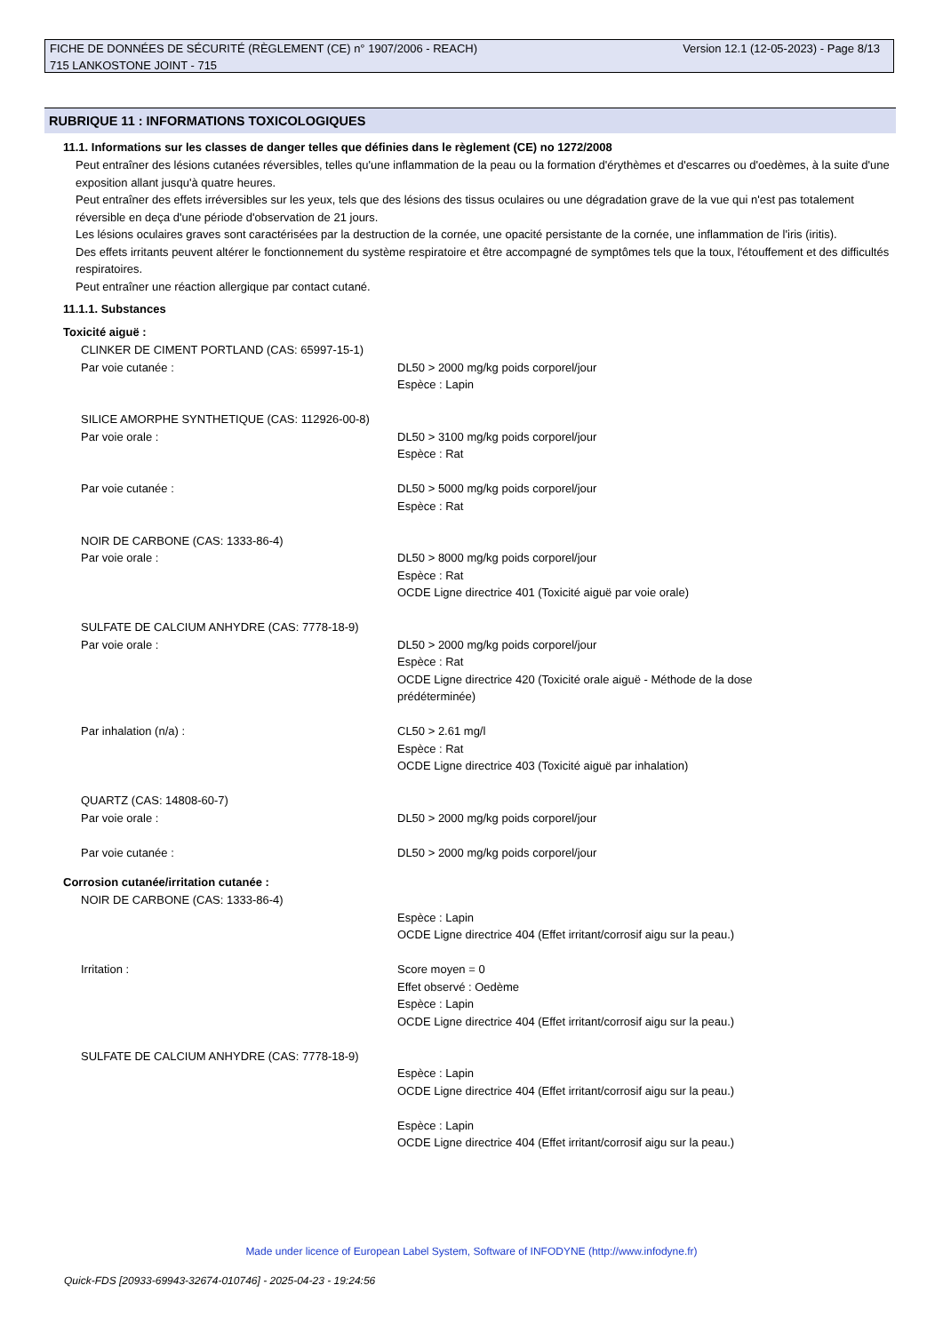Version 12.1 (12-05-2023) - Page 8/13 FICHE DE DONNÉES DE SÉCURITÉ (RÈGLEMENT (CE) n° 1907/2006 - REACH)
715 LANKOSTONE JOINT - 715
RUBRIQUE 11 : INFORMATIONS TOXICOLOGIQUES
11.1. Informations sur les classes de danger telles que définies dans le règlement (CE) no 1272/2008
Peut entraîner des lésions cutanées réversibles, telles qu'une inflammation de la peau ou la formation d'érythèmes et d'escarres ou d'oedèmes, à la suite d'une exposition allant jusqu'à quatre heures.
Peut entraîner des effets irréversibles sur les yeux, tels que des lésions des tissus oculaires ou une dégradation grave de la vue qui n'est pas totalement réversible en deça d'une période d'observation de 21 jours.
Les lésions oculaires graves sont caractérisées par la destruction de la cornée, une opacité persistante de la cornée, une inflammation de l'iris (iritis).
Des effets irritants peuvent altérer le fonctionnement du système respiratoire et être accompagné de symptômes tels que la toux, l'étouffement et des difficultés respiratoires.
Peut entraîner une réaction allergique par contact cutané.
11.1.1. Substances
Toxicité aiguë :
CLINKER DE CIMENT PORTLAND (CAS: 65997-15-1)
Par voie cutanée : DL50 > 2000 mg/kg poids corporel/jour
Espèce : Lapin
SILICE AMORPHE SYNTHETIQUE (CAS: 112926-00-8)
Par voie orale : DL50 > 3100 mg/kg poids corporel/jour
Espèce : Rat
Par voie cutanée : DL50 > 5000 mg/kg poids corporel/jour
Espèce : Rat
NOIR DE CARBONE (CAS: 1333-86-4)
Par voie orale : DL50 > 8000 mg/kg poids corporel/jour
Espèce : Rat
OCDE Ligne directrice 401 (Toxicité aiguë par voie orale)
SULFATE DE CALCIUM ANHYDRE (CAS: 7778-18-9)
Par voie orale : DL50 > 2000 mg/kg poids corporel/jour
Espèce : Rat
OCDE Ligne directrice 420 (Toxicité orale aiguë - Méthode de la dose
prédéterminée)
Par inhalation (n/a) : CL50 > 2.61 mg/l
Espèce : Rat
OCDE Ligne directrice 403 (Toxicité aiguë par inhalation)
QUARTZ (CAS: 14808-60-7)
Par voie orale : DL50 > 2000 mg/kg poids corporel/jour
Par voie cutanée : DL50 > 2000 mg/kg poids corporel/jour
Corrosion cutanée/irritation cutanée :
NOIR DE CARBONE (CAS: 1333-86-4)
Espèce : Lapin
OCDE Ligne directrice 404 (Effet irritant/corrosif aigu sur la peau.)
Irritation : Score moyen = 0
Effet observé : Oedème
Espèce : Lapin
OCDE Ligne directrice 404 (Effet irritant/corrosif aigu sur la peau.)
SULFATE DE CALCIUM ANHYDRE (CAS: 7778-18-9)
Espèce : Lapin
OCDE Ligne directrice 404 (Effet irritant/corrosif aigu sur la peau.)
Espèce : Lapin
OCDE Ligne directrice 404 (Effet irritant/corrosif aigu sur la peau.)
Made under licence of European Label System, Software of INFODYNE (http://www.infodyne.fr)
Quick-FDS [20933-69943-32674-010746] - 2025-04-23 - 19:24:56